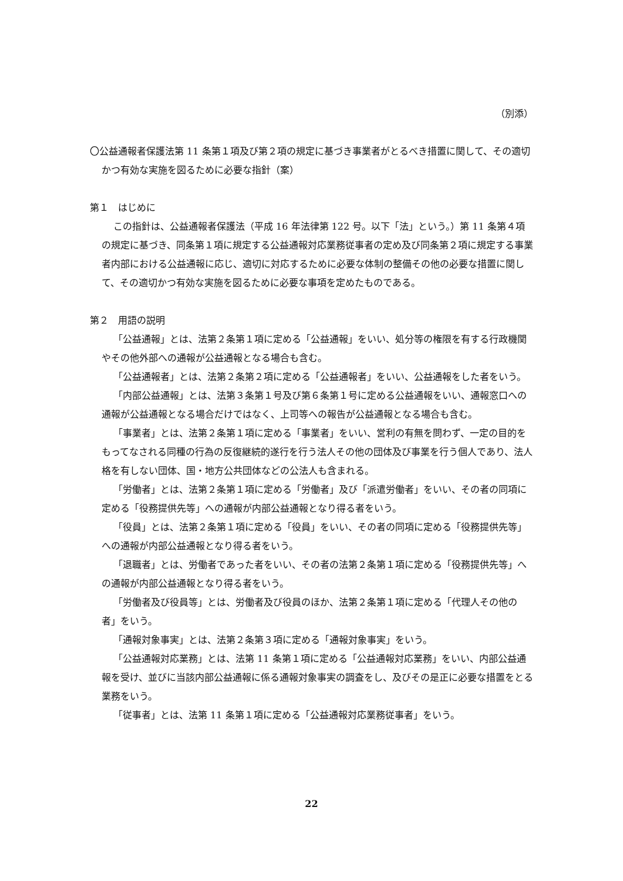（別添）
〇公益通報者保護法第 11 条第１項及び第２項の規定に基づき事業者がとるべき措置に関して、その適切かつ有効な実施を図るために必要な指針（案）
第１　はじめに
この指針は、公益通報者保護法（平成 16 年法律第 122 号。以下「法」という。）第 11 条第４項の規定に基づき、同条第１項に規定する公益通報対応業務従事者の定め及び同条第２項に規定する事業者内部における公益通報に応じ、適切に対応するために必要な体制の整備その他の必要な措置に関して、その適切かつ有効な実施を図るために必要な事項を定めたものである。
第２　用語の説明
「公益通報」とは、法第２条第１項に定める「公益通報」をいい、処分等の権限を有する行政機関やその他外部への通報が公益通報となる場合も含む。
「公益通報者」とは、法第２条第２項に定める「公益通報者」をいい、公益通報をした者をいう。
「内部公益通報」とは、法第３条第１号及び第６条第１号に定める公益通報をいい、通報窓口への通報が公益通報となる場合だけではなく、上司等への報告が公益通報となる場合も含む。
「事業者」とは、法第２条第１項に定める「事業者」をいい、営利の有無を問わず、一定の目的をもってなされる同種の行為の反復継続的遂行を行う法人その他の団体及び事業を行う個人であり、法人格を有しない団体、国・地方公共団体などの公法人も含まれる。
「労働者」とは、法第２条第１項に定める「労働者」及び「派遣労働者」をいい、その者の同項に定める「役務提供先等」への通報が内部公益通報となり得る者をいう。
「役員」とは、法第２条第１項に定める「役員」をいい、その者の同項に定める「役務提供先等」への通報が内部公益通報となり得る者をいう。
「退職者」とは、労働者であった者をいい、その者の法第２条第１項に定める「役務提供先等」への通報が内部公益通報となり得る者をいう。
「労働者及び役員等」とは、労働者及び役員のほか、法第２条第１項に定める「代理人その他の者」をいう。
「通報対象事実」とは、法第２条第３項に定める「通報対象事実」をいう。
「公益通報対応業務」とは、法第 11 条第１項に定める「公益通報対応業務」をいい、内部公益通報を受け、並びに当該内部公益通報に係る通報対象事実の調査をし、及びその是正に必要な措置をとる業務をいう。
「従事者」とは、法第 11 条第１項に定める「公益通報対応業務従事者」をいう。
22